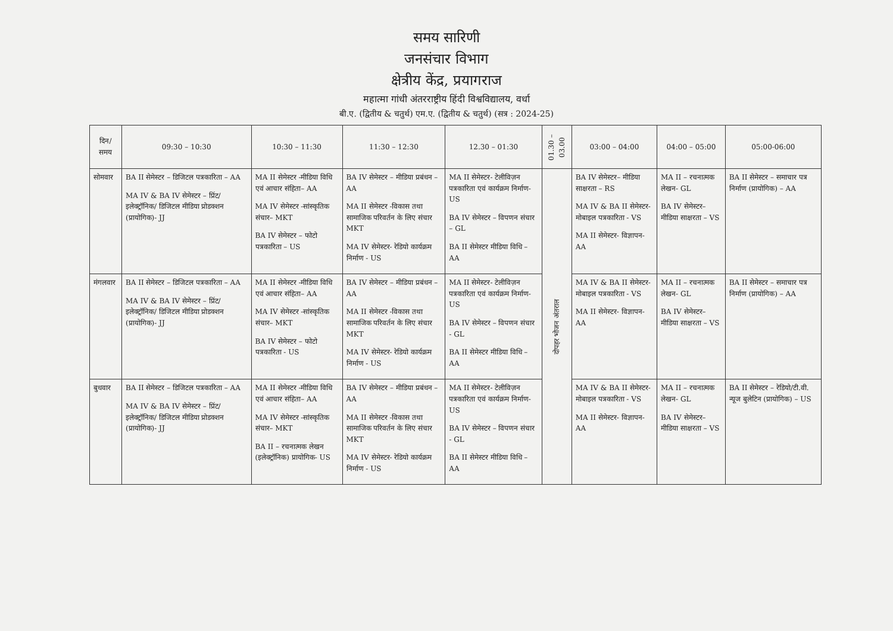समय सारिणी
जनसंचार विभाग
क्षेत्रीय केंद्र, प्रयागराज
महात्मा गांधी अंतरराष्ट्रीय हिंदी विश्वविद्यालय, वर्धा
बी.ए. (द्वितीय & चतुर्थ) एम.ए. (द्वितीय & चतुर्थ) (सत्र : 2024-25)
| दिन/ समय | 09:30 – 10:30 | 10:30 – 11:30 | 11:30 – 12:30 | 12.30 – 01:30 | 01.30 – 03.00 | 03:00 – 04:00 | 04:00 – 05:00 | 05:00-06:00 |
| --- | --- | --- | --- | --- | --- | --- | --- | --- |
| सोमवार | BA II सेमेस्टर – डिजिटल पत्रकारिता – AA MA IV & BA IV सेमेस्टर – प्रिंट/ इलेक्ट्रॉनिक/ डिजिटल मीडिया प्रोडक्शन (प्रायोगिक)- JJ | MA II सेमेस्टर -मीडिया विधि एवं आचार संहिता– AA MA IV सेमेस्टर -सांस्कृतिक संचार– MKT BA IV सेमेस्टर – फोटो पत्रकारिता – US | BA IV सेमेस्टर – मीडिया प्रबंधन – AA MA II सेमेस्टर -विकास तथा सामाजिक परिवर्तन के लिए संचार MKT MA IV सेमेस्टर- रेडियो कार्यक्रम निर्माण - US | MA II सेमेस्टर- टेलीविज़न पत्रकारिता एवं कार्यक्रम निर्माण- US BA IV सेमेस्टर – विपणन संचार – GL BA II सेमेस्टर मीडिया विधि – AA | दोपहर भोजन अंतराल | BA IV सेमेस्टर– मीडिया साक्षरता – RS MA IV & BA II सेमेस्टर- मोबाइल पत्रकारिता - VS MA II सेमेस्टर- विज्ञापन- AA | MA II – रचनात्मक लेखन- GL BA IV सेमेस्टर– मीडिया साक्षरता – VS | BA II सेमेस्टर – समाचार पत्र निर्माण (प्रायोगिक) – AA |
| मंगलवार | BA II सेमेस्टर – डिजिटल पत्रकारिता – AA MA IV & BA IV सेमेस्टर – प्रिंट/ इलेक्ट्रॉनिक/ डिजिटल मीडिया प्रोडक्शन (प्रायोगिक)- JJ | MA II सेमेस्टर -मीडिया विधि एवं आचार संहिता– AA MA IV सेमेस्टर -सांस्कृतिक संचार– MKT BA IV सेमेस्टर – फोटो पत्रकारिता - US | BA IV सेमेस्टर – मीडिया प्रबंधन – AA MA II सेमेस्टर -विकास तथा सामाजिक परिवर्तन के लिए संचार MKT MA IV सेमेस्टर- रेडियो कार्यक्रम निर्माण - US | MA II सेमेस्टर- टेलीविज़न पत्रकारिता एवं कार्यक्रम निर्माण- US BA IV सेमेस्टर – विपणन संचार - GL BA II सेमेस्टर मीडिया विधि – AA | | MA IV & BA II सेमेस्टर- मोबाइल पत्रकारिता - VS MA II सेमेस्टर- विज्ञापन- AA | MA II – रचनात्मक लेखन- GL BA IV सेमेस्टर– मीडिया साक्षरता – VS | BA II सेमेस्टर – समाचार पत्र निर्माण (प्रायोगिक) – AA |
| बुधवार | BA II सेमेस्टर – डिजिटल पत्रकारिता – AA MA IV & BA IV सेमेस्टर – प्रिंट/ इलेक्ट्रॉनिक/ डिजिटल मीडिया प्रोडक्शन (प्रायोगिक)- JJ | MA II सेमेस्टर -मीडिया विधि एवं आचार संहिता– AA MA IV सेमेस्टर -सांस्कृतिक संचार– MKT BA II – रचनात्मक लेखन (इलेक्ट्रॉनिक) प्रायोगिक- US | BA IV सेमेस्टर – मीडिया प्रबंधन – AA MA II सेमेस्टर -विकास तथा सामाजिक परिवर्तन के लिए संचार MKT MA IV सेमेस्टर- रेडियो कार्यक्रम निर्माण - US | MA II सेमेस्टर- टेलीविज़न पत्रकारिता एवं कार्यक्रम निर्माण- US BA IV सेमेस्टर – विपणन संचार - GL BA II सेमेस्टर मीडिया विधि – AA | | MA IV & BA II सेमेस्टर- मोबाइल पत्रकारिता - VS MA II सेमेस्टर- विज्ञापन- AA | MA II – रचनात्मक लेखन- GL BA IV सेमेस्टर– मीडिया साक्षरता – VS | BA II सेमेस्टर – रेडियो/टी.वी. न्यूज बुलेटिन (प्रायोगिक) – US |